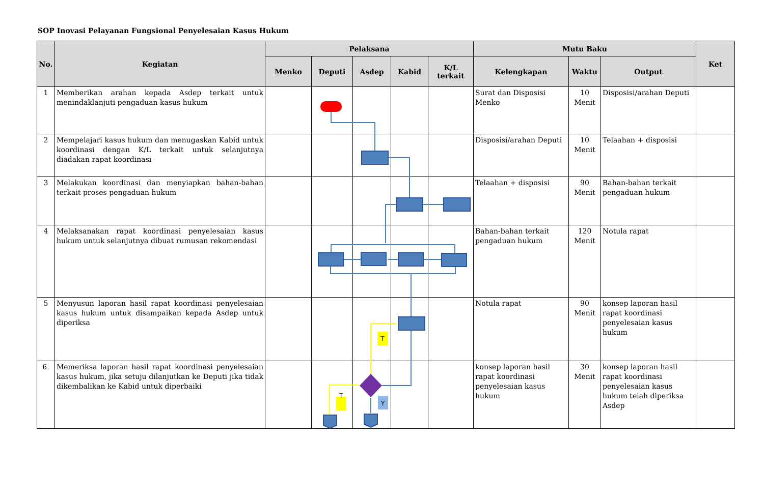SOP Inovasi Pelayanan Fungsional Penyelesaian Kasus Hukum
| No. | Kegiatan | Pelaksana | | | | | Mutu Baku | | | Ket |
| --- | --- | --- | --- | --- | --- | --- | --- | --- | --- | --- |
| | | Menko | Deputi | Asdep | Kabid | K/L terkait | Kelengkapan | Waktu | Output | |
| 1 | Memberikan arahan kepada Asdep terkait untuk menindaklanjuti pengaduan kasus hukum | | | | | | Surat dan Disposisi Menko | 10 Menit | Disposisi/arahan Deputi | |
| 2 | Mempelajari kasus hukum dan menugaskan Kabid untuk koordinasi dengan K/L terkait untuk selanjutnya diadakan rapat koordinasi | | | | | | Disposisi/arahan Deputi | 10 Menit | Telaahan + disposisi | |
| 3 | Melakukan koordinasi dan menyiapkan bahan-bahan terkait proses pengaduan hukum | | | | | | Telaahan + disposisi | 90 Menit | Bahan-bahan terkait pengaduan hukum | |
| 4 | Melaksanakan rapat koordinasi penyelesaian kasus hukum untuk selanjutnya dibuat rumusan rekomendasi | | | | | | Bahan-bahan terkait pengaduan hukum | 120 Menit | Notula rapat | |
| 5 | Menyusun laporan hasil rapat koordinasi penyelesaian kasus hukum untuk disampaikan kepada Asdep untuk diperiksa | | | | | | Notula rapat | 90 Menit | konsep laporan hasil rapat koordinasi penyelesaian kasus hukum | |
| 6. | Memeriksa laporan hasil rapat koordinasi penyelesaian kasus hukum, jika setuju dilanjutkan ke Deputi jika tidak dikembalikan ke Kabid untuk diperbaiki | | | | | | konsep laporan hasil rapat koordinasi penyelesaian kasus hukum | 30 Menit | konsep laporan hasil rapat koordinasi penyelesaian kasus hukum telah diperiksa Asdep | |
T
T
Y